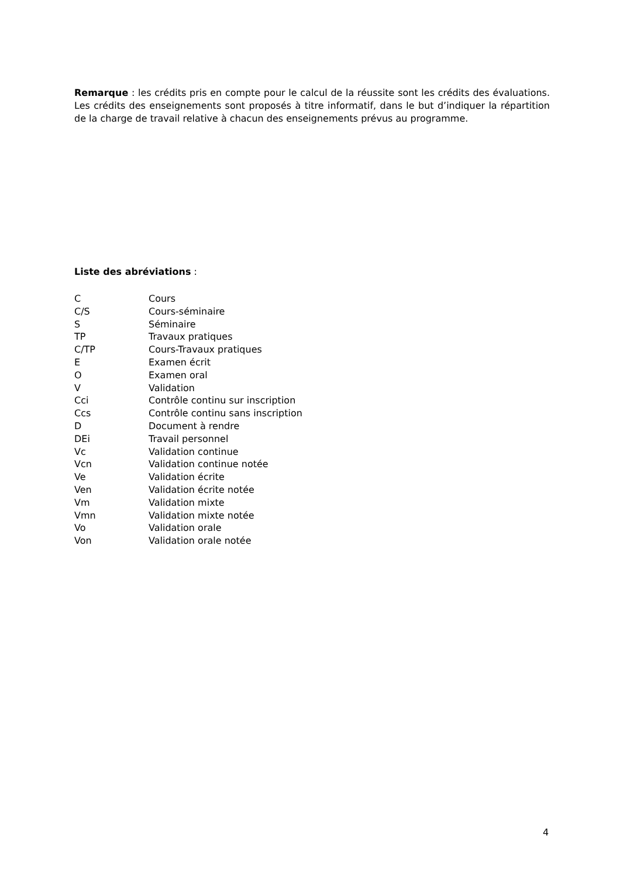Remarque : les crédits pris en compte pour le calcul de la réussite sont les crédits des évaluations. Les crédits des enseignements sont proposés à titre informatif, dans le but d’indiquer la répartition de la charge de travail relative à chacun des enseignements prévus au programme.
Liste des abréviations :
| C | Cours |
| C/S | Cours-séminaire |
| S | Séminaire |
| TP | Travaux pratiques |
| C/TP | Cours-Travaux pratiques |
| E | Examen écrit |
| O | Examen oral |
| V | Validation |
| Cci | Contrôle continu sur inscription |
| Ccs | Contrôle continu sans inscription |
| D | Document à rendre |
| DEi | Travail personnel |
| Vc | Validation continue |
| Vcn | Validation continue notée |
| Ve | Validation écrite |
| Ven | Validation écrite notée |
| Vm | Validation mixte |
| Vmn | Validation mixte notée |
| Vo | Validation orale |
| Von | Validation orale notée |
4